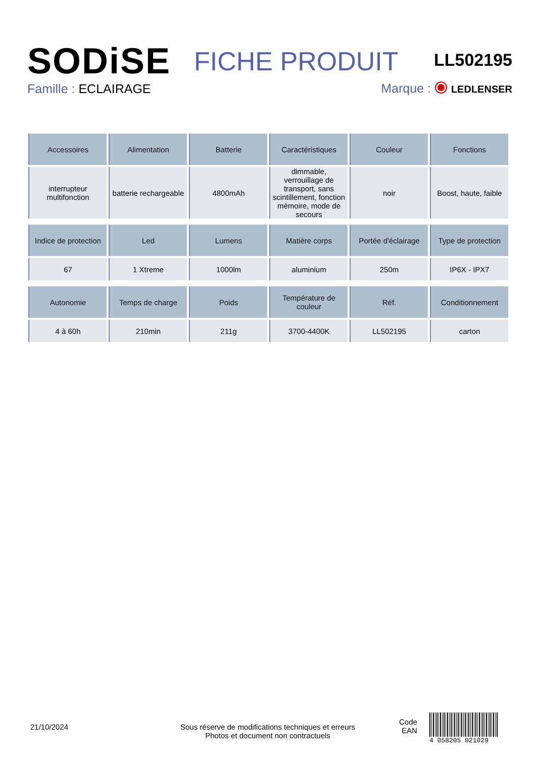SODiSE
FICHE PRODUIT LL502195
Famille : ECLAIRAGE
Marque : LEDLENSER
| Accessoires | Alimentation | Batterie | Caractéristiques | Couleur | Fonctions |
| --- | --- | --- | --- | --- | --- |
| interrupteur multifonction | batterie rechargeable | 4800mAh | dimmable, verrouillage de transport, sans scintillement, fonction mémoire, mode de secours | noir | Boost, haute, faible |
| Indice de protection | Led | Lumens | Matière corps | Portée d'éclairage | Type de protection |
| 67 | 1 Xtreme | 1000lm | aluminium | 250m | IP6X - IPX7 |
| Autonomie | Temps de charge | Poids | Température de couleur | Réf. | Conditionnement |
| 4 à 60h | 210min | 211g | 3700-4400K | LL502195 | carton |
21/10/2024
Sous réserve de modifications techniques et erreurs
Photos et document non contractuels
Code
EAN
4 058205 021029